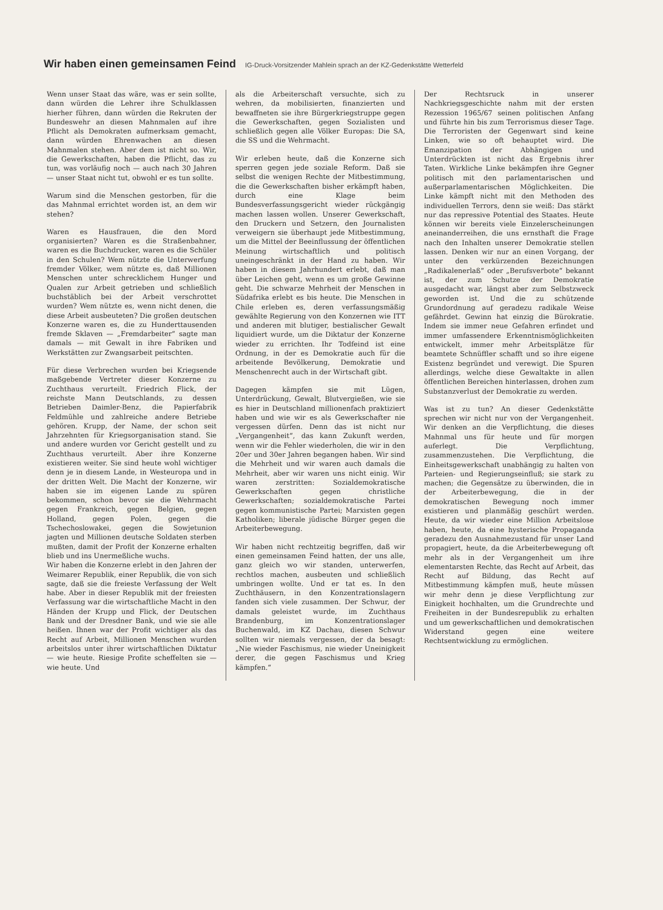Wir haben einen gemeinsamen Feind IG-Druck-Vorsitzender Mahlein sprach an der KZ-Gedenkstätte Wetterfeld
Wenn unser Staat das wäre, was er sein sollte, dann würden die Lehrer ihre Schulklassen hierher führen, dann würden die Rekruten der Bundeswehr an diesen Mahnmalen auf ihre Pflicht als Demokraten aufmerksam gemacht, dann würden Ehrenwachen an diesen Mahnmalen stehen. Aber dem ist nicht so. Wir, die Gewerkschaften, haben die Pflicht, das zu tun, was vorläufig noch — auch nach 30 Jahren — unser Staat nicht tut, obwohl er es tun sollte.
Warum sind die Menschen gestorben, für die das Mahnmal errichtet worden ist, an dem wir stehen?
Waren es Hausfrauen, die den Mord organisierten? Waren es die Straßenbahner, waren es die Buchdrucker, waren es die Schüler in den Schulen? Wem nützte die Unterwerfung fremder Völker, wem nützte es, daß Millionen Menschen unter schrecklichem Hunger und Qualen zur Arbeit getrieben und schließlich buchstäblich bei der Arbeit verschrottet wurden? Wem nützte es, wenn nicht denen, die diese Arbeit ausbeuteten? Die großen deutschen Konzerne waren es, die zu Hunderttausenden fremde Sklaven — „Fremdarbeiter“ sagte man damals — mit Gewalt in ihre Fabriken und Werkstätten zur Zwangsarbeit peitschten.
Für diese Verbrechen wurden bei Kriegsende maßgebende Vertreter dieser Konzerne zu Zuchthaus verurteilt. Friedrich Flick, der reichste Mann Deutschlands, zu dessen Betrieben Daimler-Benz, die Papierfabrik Feldmühle und zahlreiche andere Betriebe gehören. Krupp, der Name, der schon seit Jahrzehnten für Kriegsorganisation stand. Sie und andere wurden vor Gericht gestellt und zu Zuchthaus verurteilt. Aber ihre Konzerne existieren weiter. Sie sind heute wohl wichtiger denn je in diesem Lande, in Westeuropa und in der dritten Welt. Die Macht der Konzerne, wir haben sie im eigenen Lande zu spüren bekommen, schon bevor sie die Wehrmacht gegen Frankreich, gegen Belgien, gegen Holland, gegen Polen, gegen die Tschechoslowakei, gegen die Sowjetunion jagten und Millionen deutsche Soldaten sterben mußten, damit der Profit der Konzerne erhalten blieb und ins Unermeßliche wuchs.
Wir haben die Konzerne erlebt in den Jahren der Weimarer Republik, einer Republik, die von sich sagte, daß sie die freieste Verfassung der Welt habe. Aber in dieser Republik mit der freiesten Verfassung war die wirtschaftliche Macht in den Händen der Krupp und Flick, der Deutschen Bank und der Dresdner Bank, und wie sie alle heißen. Ihnen war der Profit wichtiger als das Recht auf Arbeit, Millionen Menschen wurden arbeitslos unter ihrer wirtschaftlichen Diktatur — wie heute. Riesige Profite scheffelten sie — wie heute. Und
als die Arbeiterschaft versuchte, sich zu wehren, da mobilisierten, finanzierten und bewaffneten sie ihre Bürgerkriegstruppe gegen die Gewerkschaften, gegen Sozialisten und schließlich gegen alle Völker Europas: Die SA, die SS und die Wehrmacht.
Wir erleben heute, daß die Konzerne sich sperren gegen jede soziale Reform. Daß sie selbst die wenigen Rechte der Mitbestimmung, die die Gewerkschaften bisher erkämpft haben, durch eine Klage beim Bundesverfassungsgericht wieder rückgängig machen lassen wollen. Unserer Gewerkschaft, den Druckern und Setzern, den Journalisten verweigern sie überhaupt jede Mitbestimmung, um die Mittel der Beeinflussung der öffentlichen Meinung wirtschaftlich und politisch uneingeschränkt in der Hand zu haben. Wir haben in diesem Jahrhundert erlebt, daß man über Leichen geht, wenn es um große Gewinne geht. Die schwarze Mehrheit der Menschen in Südafrika erlebt es bis heute. Die Menschen in Chile erleben es, deren verfassungsmäßig gewählte Regierung von den Konzernen wie ITT und anderen mit blutiger, bestialischer Gewalt liquidiert wurde, um die Diktatur der Konzerne wieder zu errichten. Ihr Todfeind ist eine Ordnung, in der es Demokratie auch für die arbeitende Bevölkerung, Demokratie und Menschenrecht auch in der Wirtschaft gibt.
Dagegen kämpfen sie mit Lügen, Unterdrückung, Gewalt, Blutvergießen, wie sie es hier in Deutschland millionenfach praktiziert haben und wie wir es als Gewerkschafter nie vergessen dürfen. Denn das ist nicht nur „Vergangenheit“, das kann Zukunft werden, wenn wir die Fehler wiederholen, die wir in den 20er und 30er Jahren begangen haben. Wir sind die Mehrheit und wir waren auch damals die Mehrheit, aber wir waren uns nicht einig. Wir waren zerstritten: Sozialdemokratische Gewerkschaften gegen christliche Gewerkschaften; sozialdemokratische Partei gegen kommunistische Partei; Marxisten gegen Katholiken; liberale jüdische Bürger gegen die Arbeiterbewegung.
Wir haben nicht rechtzeitig begriffen, daß wir einen gemeinsamen Feind hatten, der uns alle, ganz gleich wo wir standen, unterwerfen, rechtlos machen, ausbeuten und schließlich umbringen wollte. Und er tat es. In den Zuchthäusern, in den Konzentrationslagern fanden sich viele zusammen. Der Schwur, der damals geleistet wurde, im Zuchthaus Brandenburg, im Konzentrationslager Buchenwald, im KZ Dachau, diesen Schwur sollten wir niemals vergessen, der da besagt: „Nie wieder Faschismus, nie wieder Uneinigkeit derer, die gegen Faschismus und Krieg kämpfen.“
Der Rechtsruck in unserer Nachkriegsgeschichte nahm mit der ersten Rezession 1965/67 seinen politischen Anfang und führte hin bis zum Terrorismus dieser Tage. Die Terroristen der Gegenwart sind keine Linken, wie so oft behauptet wird. Die Emanzipation der Abhängigen und Unterdrückten ist nicht das Ergebnis ihrer Taten. Wirkliche Linke bekämpfen ihre Gegner politisch mit den parlamentarischen und außerparlamentarischen Möglichkeiten. Die Linke kämpft nicht mit den Methoden des individuellen Terrors, denn sie weiß: Das stärkt nur das repressive Potential des Staates. Heute können wir bereits viele Einzelerscheinungen aneinanderreihen, die uns ernsthaft die Frage nach den Inhalten unserer Demokratie stellen lassen. Denken wir nur an einen Vorgang, der unter den verkürzenden Bezeichnungen „Radikalenerlaß“ oder „Berufsverbote“ bekannt ist, der zum Schutze der Demokratie ausgedacht war, längst aber zum Selbstzweck geworden ist. Und die zu schützende Grundordnung auf geradezu radikale Weise gefährdet. Gewinn hat einzig die Bürokratie. Indem sie immer neue Gefahren erfindet und immer umfassendere Erkenntnismöglichkeiten entwickelt, immer mehr Arbeitsplätze für beamtete Schnüffler schafft und so ihre eigene Existenz begründet und verewigt. Die Spuren allerdings, welche diese Gewaltakte in allen öffentlichen Bereichen hinterlassen, drohen zum Substanzverlust der Demokratie zu werden.
Was ist zu tun? An dieser Gedenkstätte sprechen wir nicht nur von der Vergangenheit. Wir denken an die Verpflichtung, die dieses Mahnmal uns für heute und für morgen auferlegt. Die Verpflichtung, zusammenzustehen. Die Verpflichtung, die Einheitsgewerkschaft unabhängig zu halten von Parteien- und Regierungseinfluß; sie stark zu machen; die Gegensätze zu überwinden, die in der Arbeiterbewegung, die in der demokratischen Bewegung noch immer existieren und planmäßig geschürt werden. Heute, da wir wieder eine Million Arbeitslose haben, heute, da eine hysterische Propaganda geradezu den Ausnahmezustand für unser Land propagiert, heute, da die Arbeiterbewegung oft mehr als in der Vergangenheit um ihre elementarsten Rechte, das Recht auf Arbeit, das Recht auf Bildung, das Recht auf Mitbestimmung kämpfen muß, heute müssen wir mehr denn je diese Verpflichtung zur Einigkeit hochhalten, um die Grundrechte und Freiheiten in der Bundesrepublik zu erhalten und um gewerkschaftlichen und demokratischen Widerstand gegen eine weitere Rechtsentwicklung zu ermöglichen.